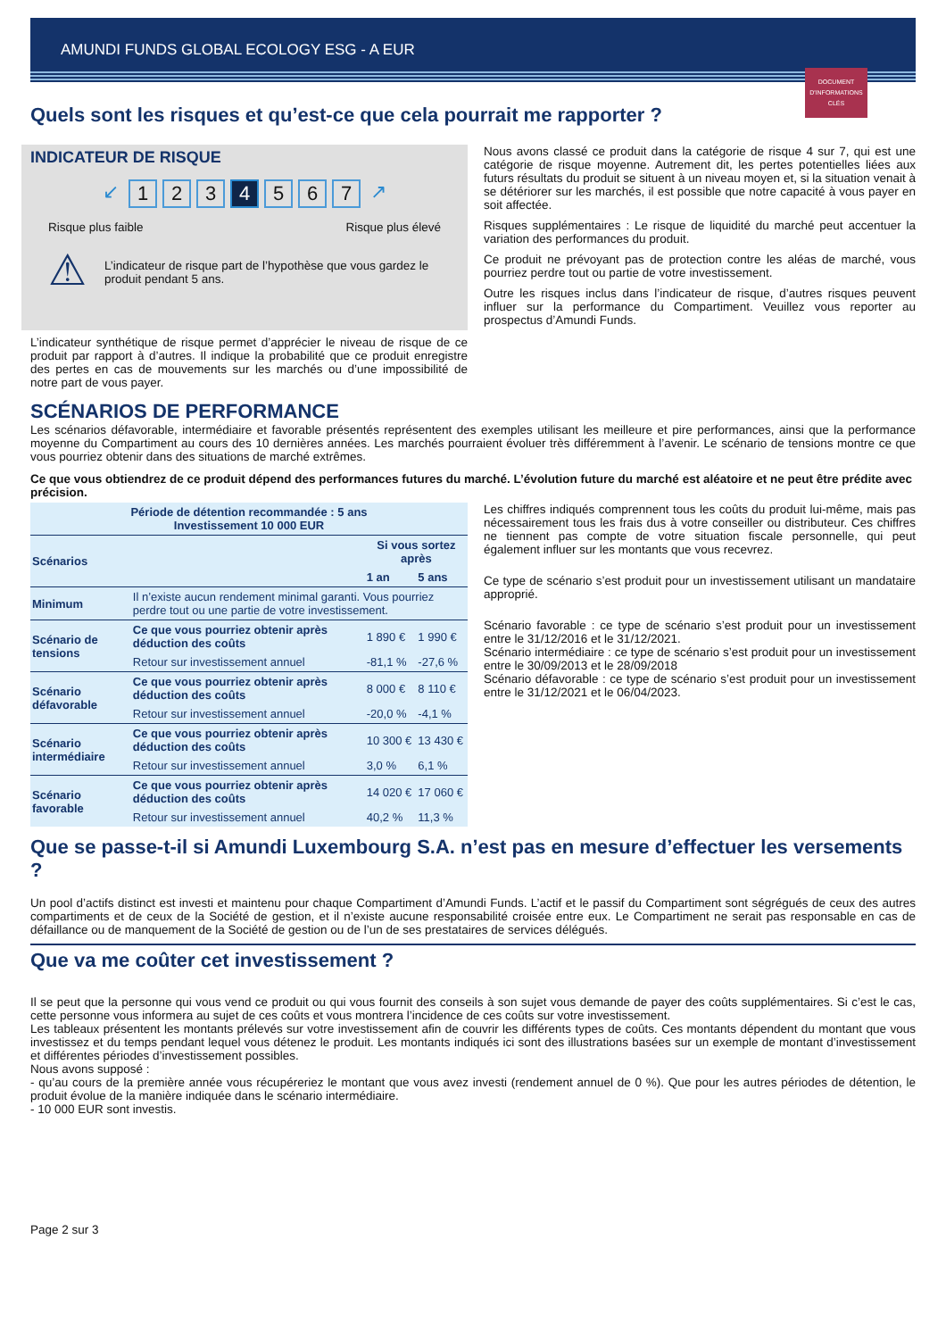AMUNDI FUNDS GLOBAL ECOLOGY ESG - A EUR
DOCUMENT D'INFORMATIONS CLÉS
Quels sont les risques et qu’est-ce que cela pourrait me rapporter ?
INDICATEUR DE RISQUE
↙ 123 4 567 ↗
Risque plus faible Risque plus élevé
⚠
L’indicateur de risque part de l’hypothèse que vous gardez le produit pendant 5 ans.
L’indicateur synthétique de risque permet d’apprécier le niveau de risque de ce produit par rapport à d’autres. Il indique la probabilité que ce produit enregistre des pertes en cas de mouvements sur les marchés ou d’une impossibilité de notre part de vous payer.
Nous avons classé ce produit dans la catégorie de risque 4 sur 7, qui est une catégorie de risque moyenne. Autrement dit, les pertes potentielles liées aux futurs résultats du produit se situent à un niveau moyen et, si la situation venait à se détériorer sur les marchés, il est possible que notre capacité à vous payer en soit affectée.
Risques supplémentaires : Le risque de liquidité du marché peut accentuer la variation des performances du produit.
Ce produit ne prévoyant pas de protection contre les aléas de marché, vous pourriez perdre tout ou partie de votre investissement.
Outre les risques inclus dans l’indicateur de risque, d’autres risques peuvent influer sur la performance du Compartiment. Veuillez vous reporter au prospectus d’Amundi Funds.
SCÉNARIOS DE PERFORMANCE
Les scénarios défavorable, intermédiaire et favorable présentés représentent des exemples utilisant les meilleure et pire performances, ainsi que la performance moyenne du Compartiment au cours des 10 dernières années. Les marchés pourraient évoluer très différemment à l’avenir. Le scénario de tensions montre ce que vous pourriez obtenir dans des situations de marché extrêmes.
Ce que vous obtiendrez de ce produit dépend des performances futures du marché. L’évolution future du marché est aléatoire et ne peut être prédite avec précision.
| Période de détention recommandée : 5 ans Investissement 10 000 EUR | | | |
| --- | --- | --- | --- |
| Scénarios | | Si vous sortez après | |
| | | 1 an | 5 ans |
| Minimum | Il n’existe aucun rendement minimal garanti. Vous pourriez perdre tout ou une partie de votre investissement. | | |
| Scénario de tensions | Ce que vous pourriez obtenir après déduction des coûts | 1 890 € | 1 990 € |
| | Retour sur investissement annuel | -81,1 % | -27,6 % |
| Scénario défavorable | Ce que vous pourriez obtenir après déduction des coûts | 8 000 € | 8 110 € |
| | Retour sur investissement annuel | -20,0 % | -4,1 % |
| Scénario intermédiaire | Ce que vous pourriez obtenir après déduction des coûts | 10 300 € | 13 430 € |
| | Retour sur investissement annuel | 3,0 % | 6,1 % |
| Scénario favorable | Ce que vous pourriez obtenir après déduction des coûts | 14 020 € | 17 060 € |
| | Retour sur investissement annuel | 40,2 % | 11,3 % |
Les chiffres indiqués comprennent tous les coûts du produit lui-même, mais pas nécessairement tous les frais dus à votre conseiller ou distributeur. Ces chiffres ne tiennent pas compte de votre situation fiscale personnelle, qui peut également influer sur les montants que vous recevrez.
Ce type de scénario s’est produit pour un investissement utilisant un mandataire approprié.
Scénario favorable : ce type de scénario s’est produit pour un investissement entre le 31/12/2016 et le 31/12/2021.
Scénario intermédiaire : ce type de scénario s’est produit pour un investissement entre le 30/09/2013 et le 28/09/2018
Scénario défavorable : ce type de scénario s’est produit pour un investissement entre le 31/12/2021 et le 06/04/2023.
Que se passe-t-il si Amundi Luxembourg S.A. n’est pas en mesure d’effectuer les versements ?
Un pool d’actifs distinct est investi et maintenu pour chaque Compartiment d’Amundi Funds. L’actif et le passif du Compartiment sont ségrégués de ceux des autres compartiments et de ceux de la Société de gestion, et il n’existe aucune responsabilité croisée entre eux. Le Compartiment ne serait pas responsable en cas de défaillance ou de manquement de la Société de gestion ou de l’un de ses prestataires de services délégués.
Que va me coûter cet investissement ?
Il se peut que la personne qui vous vend ce produit ou qui vous fournit des conseils à son sujet vous demande de payer des coûts supplémentaires. Si c’est le cas, cette personne vous informera au sujet de ces coûts et vous montrera l’incidence de ces coûts sur votre investissement.
Les tableaux présentent les montants prélevés sur votre investissement afin de couvrir les différents types de coûts. Ces montants dépendent du montant que vous investissez et du temps pendant lequel vous détenez le produit. Les montants indiqués ici sont des illustrations basées sur un exemple de montant d’investissement et différentes périodes d’investissement possibles.
Nous avons supposé :
- qu’au cours de la première année vous récupéreriez le montant que vous avez investi (rendement annuel de 0 %). Que pour les autres périodes de détention, le produit évolue de la manière indiquée dans le scénario intermédiaire.
- 10 000 EUR sont investis.
Page 2 sur 3